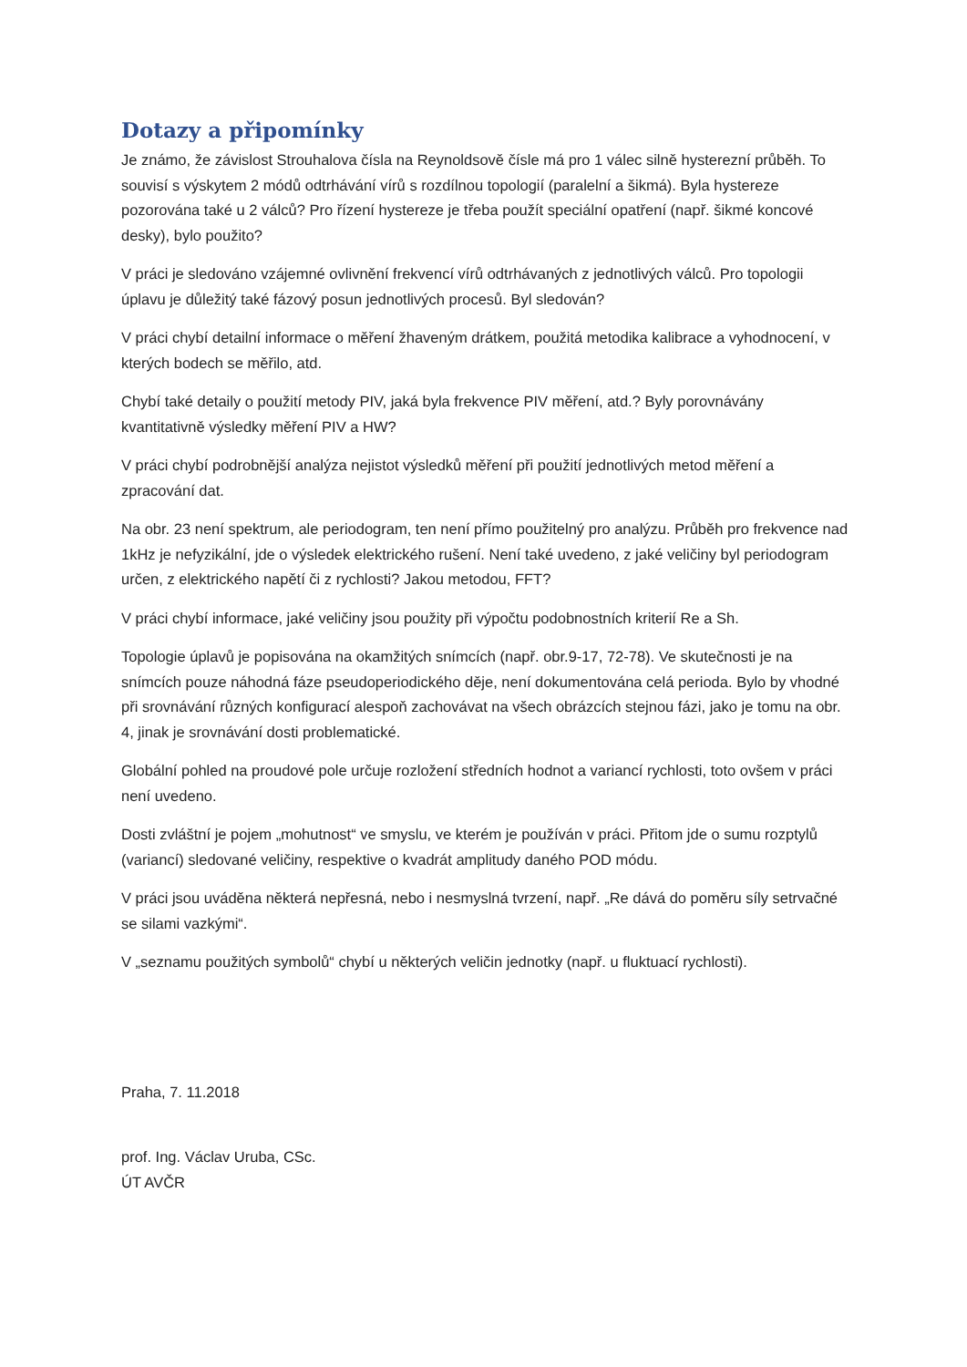Dotazy a připomínky
Je známo, že závislost Strouhalova čísla na Reynoldsově čísle má pro 1 válec silně hysterezní průběh. To souvisí s výskytem 2 módů odtrhávání vírů s rozdílnou topologií (paralelní a šikmá). Byla hystereze pozorována také u 2 válců? Pro řízení hystereze je třeba použít speciální opatření (např. šikmé koncové desky), bylo použito?
V práci je sledováno vzájemné ovlivnění frekvencí vírů odtrhávaných z jednotlivých válců. Pro topologii úplavu je důležitý také fázový posun jednotlivých procesů. Byl sledován?
V práci chybí detailní informace o měření žhaveným drátkem, použitá metodika kalibrace a vyhodnocení, v kterých bodech se měřilo, atd.
Chybí také detaily o použití metody PIV, jaká byla frekvence PIV měření, atd.? Byly porovnávány kvantitativně výsledky měření PIV a HW?
V práci chybí podrobnější analýza nejistot výsledků měření při použití jednotlivých metod měření a zpracování dat.
Na obr. 23 není spektrum, ale periodogram, ten není přímo použitelný pro analýzu. Průběh pro frekvence nad 1kHz je nefyzikální, jde o výsledek elektrického rušení. Není také uvedeno, z jaké veličiny byl periodogram určen, z elektrického napětí či z rychlosti? Jakou metodou, FFT?
V práci chybí informace, jaké veličiny jsou použity při výpočtu podobnostních kriterií Re a Sh.
Topologie úplavů je popisována na okamžitých snímcích (např. obr.9-17, 72-78). Ve skutečnosti je na snímcích pouze náhodná fáze pseudoperiodického děje, není dokumentována celá perioda. Bylo by vhodné při srovnávání různých konfigurací alespoň zachovávat na všech obrázcích stejnou fázi, jako je tomu na obr. 4, jinak je srovnávání dosti problematické.
Globální pohled na proudové pole určuje rozložení středních hodnot a variancí rychlosti, toto ovšem v práci není uvedeno.
Dosti zvláštní je pojem „mohutnost“ ve smyslu, ve kterém je používán v práci. Přitom jde o sumu rozptylů (variancí) sledované veličiny, respektive o kvadrát amplitudy daného POD módu.
V práci jsou uváděna některá nepřesná, nebo i nesmyslná tvrzení, např. „Re dává do poměru síly setrvačné se silami vazkými“.
V „seznamu použitých symbolů“ chybí u některých veličin jednotky (např. u fluktuací rychlosti).
Praha, 7. 11.2018
prof. Ing. Václav Uruba, CSc.
ÚT AVČR